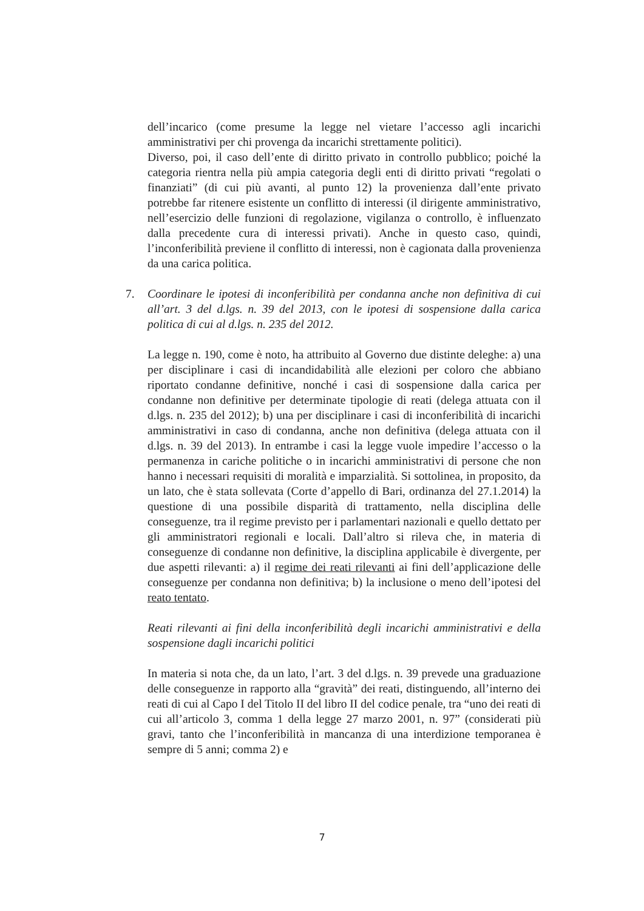dell’incarico (come presume la legge nel vietare l’accesso agli incarichi amministrativi per chi provenga da incarichi strettamente politici).
Diverso, poi, il caso dell’ente di diritto privato in controllo pubblico; poiché la categoria rientra nella più ampia categoria degli enti di diritto privati “regolati o finanziati” (di cui più avanti, al punto 12) la provenienza dall’ente privato potrebbe far ritenere esistente un conflitto di interessi (il dirigente amministrativo, nell’esercizio delle funzioni di regolazione, vigilanza o controllo, è influenzato dalla precedente cura di interessi privati). Anche in questo caso, quindi, l’inconferibilità previene il conflitto di interessi, non è cagionata dalla provenienza da una carica politica.
7.
Coordinare le ipotesi di inconferibilità per condanna anche non definitiva di cui all’art. 3 del d.lgs. n. 39 del 2013, con le ipotesi di sospensione dalla carica politica di cui al d.lgs. n. 235 del 2012.
La legge n. 190, come è noto, ha attribuito al Governo due distinte deleghe: a) una per disciplinare i casi di incandidabilità alle elezioni per coloro che abbiano riportato condanne definitive, nonché i casi di sospensione dalla carica per condanne non definitive per determinate tipologie di reati (delega attuata con il d.lgs. n. 235 del 2012); b) una per disciplinare i casi di inconferibilità di incarichi amministrativi in caso di condanna, anche non definitiva (delega attuata con il d.lgs. n. 39 del 2013). In entrambe i casi la legge vuole impedire l’accesso o la permanenza in cariche politiche o in incarichi amministrativi di persone che non hanno i necessari requisiti di moralità e imparzialità. Si sottolinea, in proposito, da un lato, che è stata sollevata (Corte d’appello di Bari, ordinanza del 27.1.2014) la questione di una possibile disparità di trattamento, nella disciplina delle conseguenze, tra il regime previsto per i parlamentari nazionali e quello dettato per gli amministratori regionali e locali. Dall’altro si rileva che, in materia di conseguenze di condanne non definitive, la disciplina applicabile è divergente, per due aspetti rilevanti: a) il regime dei reati rilevanti ai fini dell’applicazione delle conseguenze per condanna non definitiva; b) la inclusione o meno dell’ipotesi del reato tentato.
Reati rilevanti ai fini della inconferibilità degli incarichi amministrativi e della sospensione dagli incarichi politici
In materia si nota che, da un lato, l’art. 3 del d.lgs. n. 39 prevede una graduazione delle conseguenze in rapporto alla “gravità” dei reati, distinguendo, all’interno dei reati di cui al Capo I del Titolo II del libro II del codice penale, tra “uno dei reati di cui all’articolo 3, comma 1 della legge 27 marzo 2001, n. 97” (considerati più gravi, tanto che l’inconferibilità in mancanza di una interdizione temporanea è sempre di 5 anni; comma 2) e
7